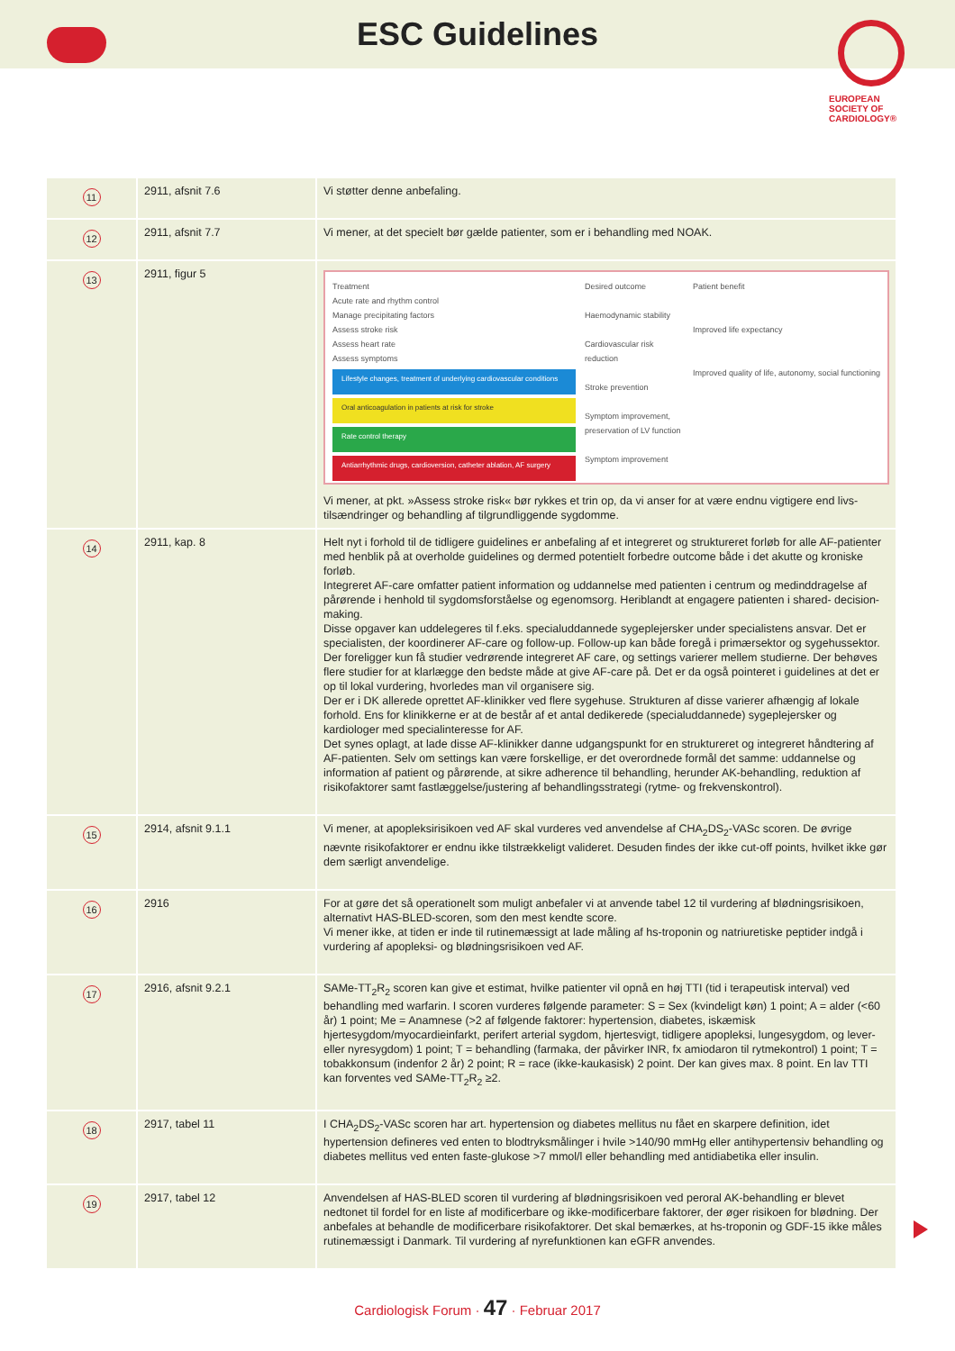ESC Guidelines
EUROPEAN
SOCIETY OF
CARDIOLOGY®
| 11 | 2911, afsnit 7.6 | Vi støtter denne anbefaling. |
| 12 | 2911, afsnit 7.7 | Vi mener, at det specielt bør gælde patienter, som er i behandling med NOAK. |
| 13 | 2911, figur 5 | Treatment Acute rate and rhythm control Manage precipitating factors Assess stroke risk Assess heart rate Assess symptoms Lifestyle changes, treatment of underlying cardiovascular conditions Oral anticoagulation in patients at risk for stroke Rate control therapy Antiarrhythmic drugs, cardioversion, catheter ablation, AF surgery Desired outcome Haemodynamic stability Cardiovascular risk reduction Stroke prevention Symptom improvement, preservation of LV function Symptom improvement Patient benefit Improved life expectancy Improved quality of life, autonomy, social functioning Vi mener, at pkt. »Assess stroke risk« bør rykkes et trin op, da vi anser for at være endnu vigtigere end livs-tilsændringer og behandling af tilgrundliggende sygdomme. |
| 14 | 2911, kap. 8 | Helt nyt i forhold til de tidligere guidelines er anbefaling af et integreret og struktureret forløb for alle AF-patienter med henblik på at overholde guidelines og dermed potentielt forbedre outcome både i det akutte og kroniske forløb. Integreret AF-care omfatter patient information og uddannelse med patienten i centrum og medinddragelse af pårørende i henhold til sygdomsforståelse og egenomsorg. Heriblandt at engagere patienten i shared- decision-making. Disse opgaver kan uddelegeres til f.eks. specialuddannede sygeplejersker under specialistens ansvar. Det er specialisten, der koordinerer AF-care og follow-up. Follow-up kan både foregå i primærsektor og sygehussektor. Der foreligger kun få studier vedrørende integreret AF care, og settings varierer mellem studierne. Der behøves flere studier for at klarlægge den bedste måde at give AF-care på. Det er da også pointeret i guidelines at det er op til lokal vurdering, hvorledes man vil organisere sig. Der er i DK allerede oprettet AF-klinikker ved flere sygehuse. Strukturen af disse varierer afhængig af lokale forhold. Ens for klinikkerne er at de består af et antal dedikerede (specialuddannede) sygeplejersker og kardiologer med specialinteresse for AF. Det synes oplagt, at lade disse AF-klinikker danne udgangspunkt for en struktureret og integreret håndtering af AF-patienten. Selv om settings kan være forskellige, er det overordnede formål det samme: uddannelse og information af patient og pårørende, at sikre adherence til behandling, herunder AK-behandling, reduktion af risikofaktorer samt fastlæggelse/justering af behandlingsstrategi (rytme- og frekvenskontrol). |
| 15 | 2914, afsnit 9.1.1 | Vi mener, at apopleksirisikoen ved AF skal vurderes ved anvendelse af CHA<sub>2</sub>DS<sub>2</sub>-VASc scoren. De øvrige nævnte risikofaktorer er endnu ikke tilstrækkeligt valideret. Desuden findes der ikke cut-off points, hvilket ikke gør dem særligt anvendelige. |
| 16 | 2916 | For at gøre det så operationelt som muligt anbefaler vi at anvende tabel 12 til vurdering af blødningsrisikoen, alternativt HAS-BLED-scoren, som den mest kendte score. Vi mener ikke, at tiden er inde til rutinemæssigt at lade måling af hs-troponin og natriuretiske peptider indgå i vurdering af apopleksi- og blødningsrisikoen ved AF. |
| 17 | 2916, afsnit 9.2.1 | SAMe-TT<sub>2</sub>R<sub>2</sub> scoren kan give et estimat, hvilke patienter vil opnå en høj TTI (tid i terapeutisk interval) ved behandling med warfarin. I scoren vurderes følgende parameter: S = Sex (kvindeligt køn) 1 point; A = alder (<60 år) 1 point; Me = Anamnese (>2 af følgende faktorer: hypertension, diabetes, iskæmisk hjertesygdom/myocardieinfarkt, perifert arterial sygdom, hjertesvigt, tidligere apopleksi, lungesygdom, og lever- eller nyresygdom) 1 point; T = behandling (farmaka, der påvirker INR, fx amiodaron til rytmekontrol) 1 point; T = tobakkonsum (indenfor 2 år) 2 point; R = race (ikke-kaukasisk) 2 point. Der kan gives max. 8 point. En lav TTI kan forventes ved SAMe-TT<sub>2</sub>R<sub>2</sub> ≥2. |
| 18 | 2917, tabel 11 | I CHA<sub>2</sub>DS<sub>2</sub>-VASc scoren har art. hypertension og diabetes mellitus nu fået en skarpere definition, idet hypertension defineres ved enten to blodtryksmålinger i hvile >140/90 mmHg eller antihypertensiv behandling og diabetes mellitus ved enten faste-glukose >7 mmol/l eller behandling med antidiabetika eller insulin. |
| 19 | 2917, tabel 12 | Anvendelsen af HAS-BLED scoren til vurdering af blødningsrisikoen ved peroral AK-behandling er blevet nedtonet til fordel for en liste af modificerbare og ikke-modificerbare faktorer, der øger risikoen for blødning. Der anbefales at behandle de modificerbare risikofaktorer. Det skal bemærkes, at hs-troponin og GDF-15 ikke måles rutinemæssigt i Danmark. Til vurdering af nyrefunktionen kan eGFR anvendes. |
Cardiologisk Forum · 47 · Februar 2017